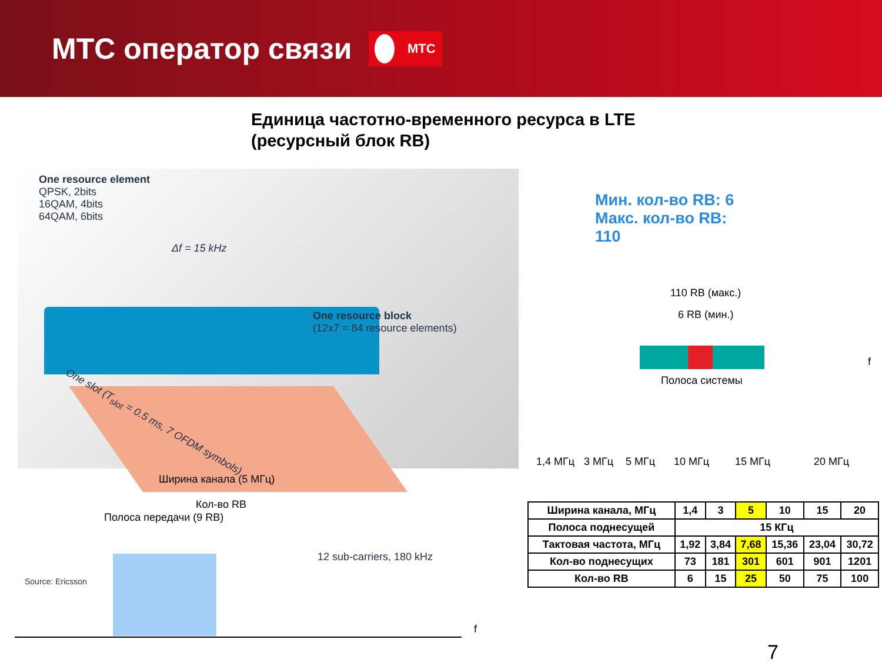МТС оператор связи
МТС
Единица частотно-временного ресурса в LTE
(ресурсный блок RB)
One resource element
QPSK, 2bits
16QAM, 4bits
64QAM, 6bits
Δf = 15 kHz
One resource block
(12x7 = 84 resource elements)
One slot (T<sub>slot</sub> = 0.5 ms, 7 OFDM symbols)
12 sub-carriers, 180 kHz
Source: Ericsson
Мин. кол-во RB: 6
Макс. кол-во RB:
110
110 RB (макс.)
6 RB (мин.)
f
Полоса системы
1,4 МГц 3 МГц 5 МГц 10 МГц 15 МГц 20 МГц
Ширина канала (5 МГц)
Кол-во RB
Полоса передачи (9 RB)
f
| Ширина канала, МГц | 1,4 | 3 | 5 | 10 | 15 | 20 |
| Полоса поднесущей | 15 КГц | | | | | |
| Тактовая частота, МГц | 1,92 | 3,84 | 7,68 | 15,36 | 23,04 | 30,72 |
| Кол-во поднесущих | 73 | 181 | 301 | 601 | 901 | 1201 |
| Кол-во RB | 6 | 15 | 25 | 50 | 75 | 100 |
7